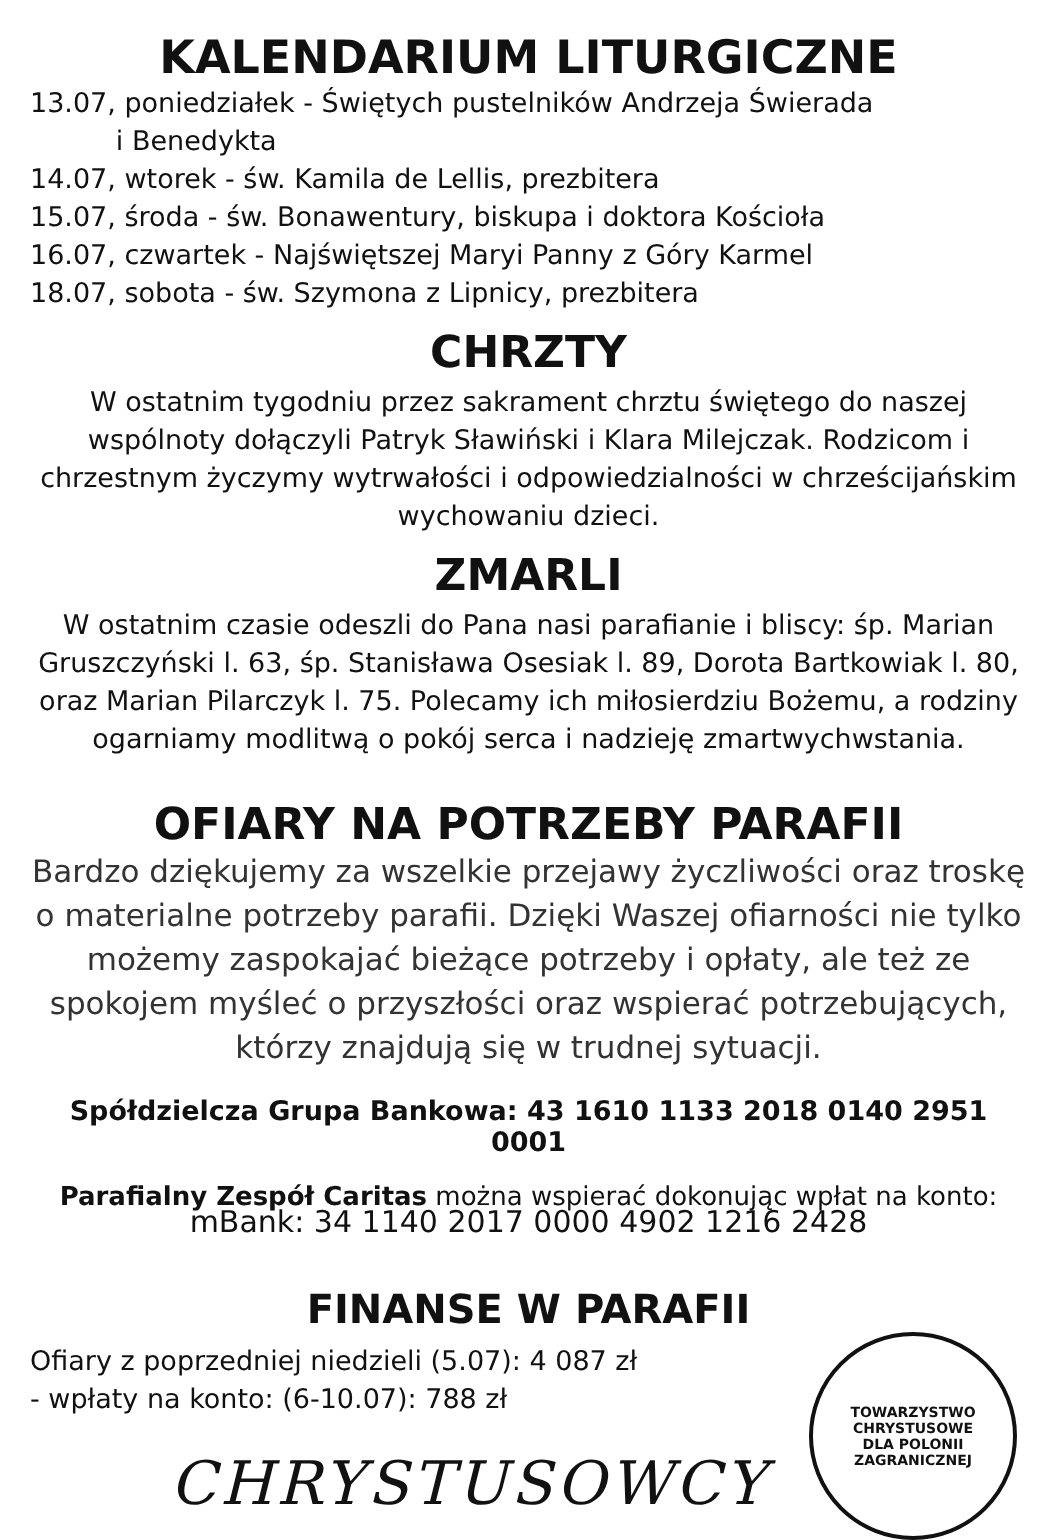KALENDARIUM LITURGICZNE
13.07, poniedziałek - Świętych pustelników Andrzeja Świerada
i Benedykta
14.07, wtorek - św. Kamila de Lellis, prezbitera
15.07, środa - św. Bonawentury, biskupa i doktora Kościoła
16.07, czwartek - Najświętszej Maryi Panny z Góry Karmel
18.07, sobota - św. Szymona z Lipnicy, prezbitera
CHRZTY
W ostatnim tygodniu przez sakrament chrztu świętego do naszej wspólnoty dołączyli Patryk Sławiński i Klara Milejczak. Rodzicom i chrzestnym życzymy wytrwałości i odpowiedzialności w chrześcijańskim wychowaniu dzieci.
ZMARLI
W ostatnim czasie odeszli do Pana nasi parafianie i bliscy: śp. Marian Gruszczyński l. 63, śp. Stanisława Osesiak l. 89, Dorota Bartkowiak l. 80, oraz Marian Pilarczyk l. 75. Polecamy ich miłosierdziu Bożemu, a rodziny ogarniamy modlitwą o pokój serca i nadzieję zmartwychwstania.
OFIARY NA POTRZEBY PARAFII
Bardzo dziękujemy za wszelkie przejawy życzliwości oraz troskę o materialne potrzeby parafii. Dzięki Waszej ofiarności nie tylko możemy zaspokajać bieżące potrzeby i opłaty, ale też ze spokojem myśleć o przyszłości oraz wspierać potrzebujących, którzy znajdują się w trudnej sytuacji.
Spółdzielcza Grupa Bankowa: 43 1610 1133 2018 0140 2951 0001
Parafialny Zespół Caritas można wspierać dokonując wpłat na konto:
mBank: 34 1140 2017 0000 4902 1216 2428
FINANSE W PARAFII
Ofiary z poprzedniej niedzieli (5.07): 4 087 zł
- wpłaty na konto: (6-10.07): 788 zł
CHRYSTUSOWCY
TOWARZYSTWO CHRYSTUSOWE
DLA POLONII ZAGRANICZNEJ